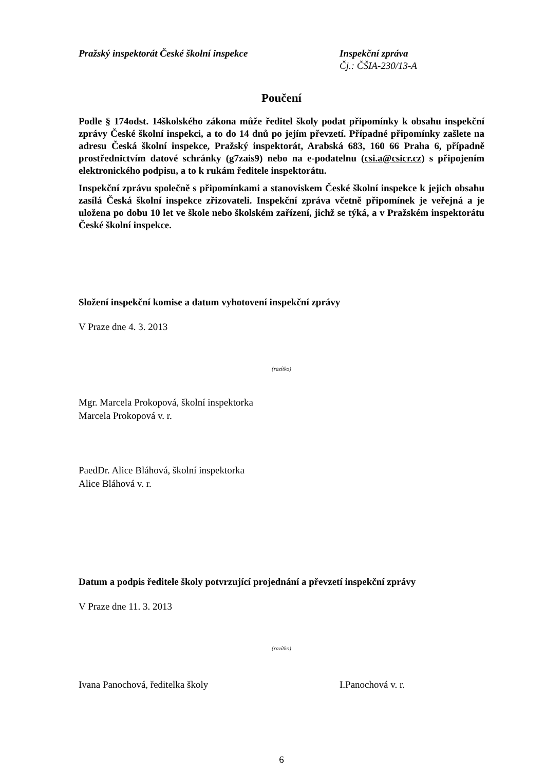Pražský inspektorát České školní inspekce Inspekční zpráva
Čj.: ČŠIA-230/13-A
Poučení
Podle § 174odst. 14školského zákona může ředitel školy podat připomínky k obsahu inspekční zprávy České školní inspekci, a to do 14 dnů po jejím převzetí. Případné připomínky zašlete na adresu Česká školní inspekce, Pražský inspektorát, Arabská 683, 160 66 Praha 6, případně prostřednictvím datové schránky (g7zais9) nebo na e-podatelnu (csi.a@csicr.cz) s připojením elektronického podpisu, a to k rukám ředitele inspektorátu.
Inspekční zprávu společně s připomínkami a stanoviskem České školní inspekce k jejich obsahu zasílá Česká školní inspekce zřizovateli. Inspekční zpráva včetně připomínek je veřejná a je uložena po dobu 10 let ve škole nebo školském zařízení, jichž se týká, a v Pražském inspektorátu České školní inspekce.
Složení inspekční komise a datum vyhotovení inspekční zprávy
V Praze dne 4. 3. 2013
(razítko)
Mgr. Marcela Prokopová, školní inspektorka
Marcela Prokopová v. r.
PaedDr. Alice Bláhová, školní inspektorka
Alice Bláhová v. r.
Datum a podpis ředitele školy potvrzující projednání a převzetí inspekční zprávy
V Praze dne 11. 3. 2013
(razítko)
Ivana Panochová, ředitelka školy I.Panochová v. r.
6